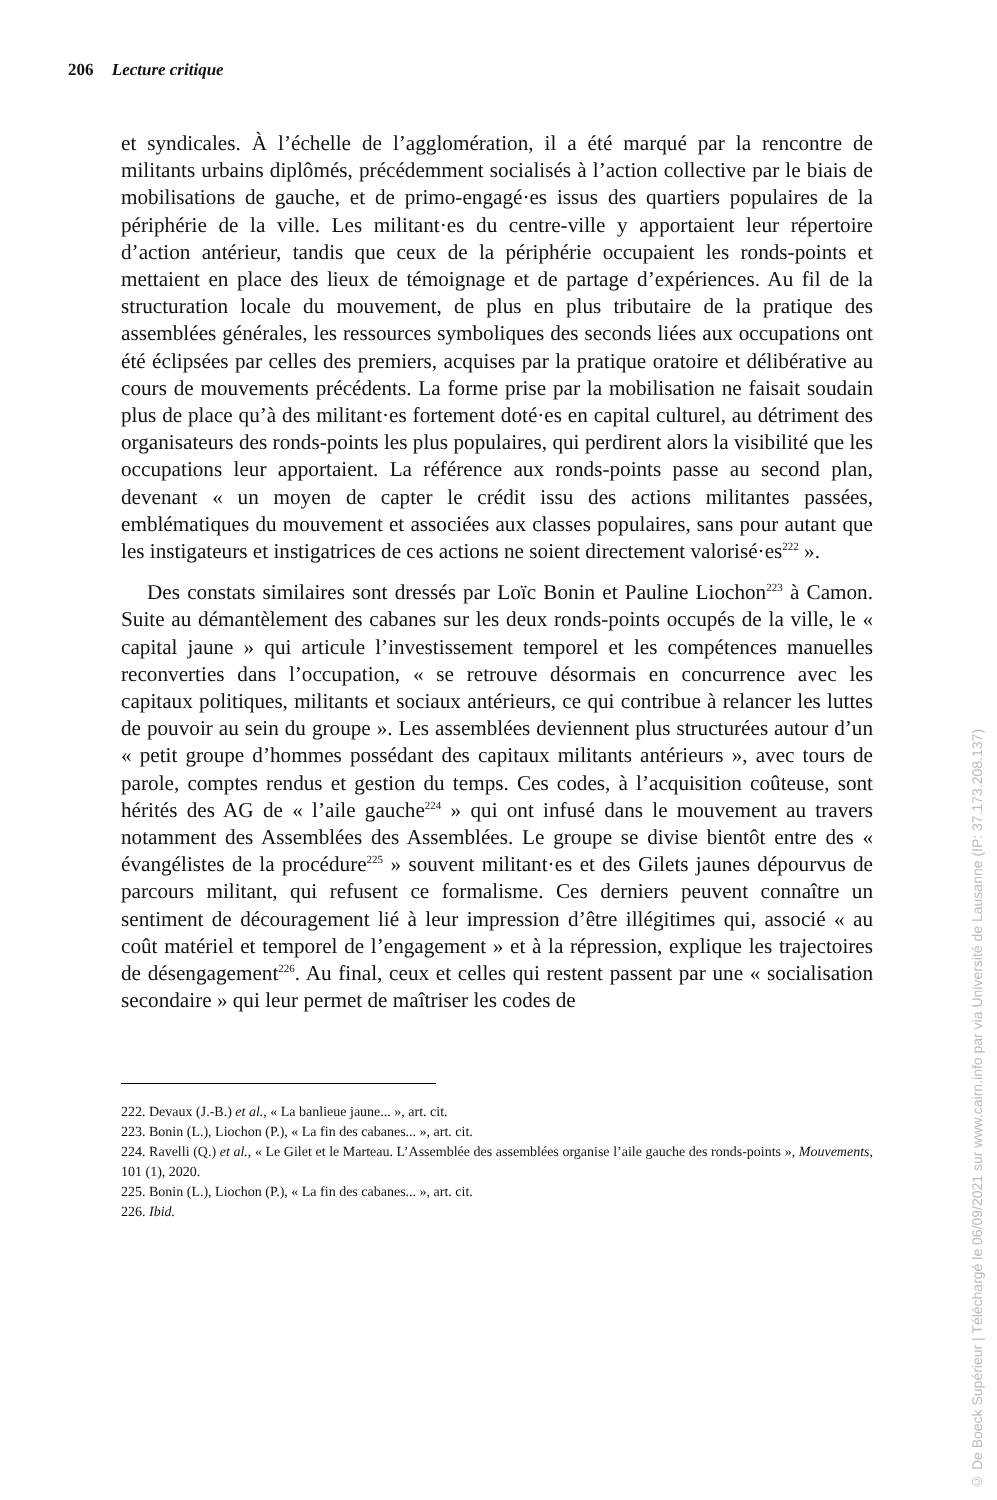206 Lecture critique
et syndicales. À l’échelle de l’agglomération, il a été marqué par la rencontre de militants urbains diplômés, précédemment socialisés à l’action collective par le biais de mobilisations de gauche, et de primo-engagé·es issus des quartiers populaires de la périphérie de la ville. Les militant·es du centre-ville y apportaient leur répertoire d’action antérieur, tandis que ceux de la périphérie occupaient les ronds-points et mettaient en place des lieux de témoignage et de partage d’expériences. Au fil de la structuration locale du mouvement, de plus en plus tributaire de la pratique des assemblées générales, les ressources symboliques des seconds liées aux occupations ont été éclipsées par celles des premiers, acquises par la pratique oratoire et délibérative au cours de mouvements précédents. La forme prise par la mobilisation ne faisait soudain plus de place qu’à des militant·es fortement doté·es en capital culturel, au détriment des organisateurs des ronds-points les plus populaires, qui perdirent alors la visibilité que les occupations leur apportaient. La référence aux ronds-points passe au second plan, devenant « un moyen de capter le crédit issu des actions militantes passées, emblématiques du mouvement et associées aux classes populaires, sans pour autant que les instigateurs et instigatrices de ces actions ne soient directement valorisé·es<sup>222</sup> ».
Des constats similaires sont dressés par Loïc Bonin et Pauline Liochon<sup>223</sup> à Camon. Suite au démantèlement des cabanes sur les deux ronds-points occupés de la ville, le « capital jaune » qui articule l’investissement temporel et les compétences manuelles reconverties dans l’occupation, « se retrouve désormais en concurrence avec les capitaux politiques, militants et sociaux antérieurs, ce qui contribue à relancer les luttes de pouvoir au sein du groupe ». Les assemblées deviennent plus structurées autour d’un « petit groupe d’hommes possédant des capitaux militants antérieurs », avec tours de parole, comptes rendus et gestion du temps. Ces codes, à l’acquisition coûteuse, sont hérités des AG de « l’aile gauche<sup>224</sup> » qui ont infusé dans le mouvement au travers notamment des Assemblées des Assemblées. Le groupe se divise bientôt entre des « évangélistes de la procédure<sup>225</sup> » souvent militant·es et des Gilets jaunes dépourvus de parcours militant, qui refusent ce formalisme. Ces derniers peuvent connaître un sentiment de découragement lié à leur impression d’être illégitimes qui, associé « au coût matériel et temporel de l’engagement » et à la répression, explique les trajectoires de désengagement<sup>226</sup>. Au final, ceux et celles qui restent passent par une « socialisation secondaire » qui leur permet de maîtriser les codes de
222. Devaux (J.-B.) et al., « La banlieue jaune... », art. cit.
223. Bonin (L.), Liochon (P.), « La fin des cabanes... », art. cit.
224. Ravelli (Q.) et al., « Le Gilet et le Marteau. L’Assemblée des assemblées organise l’aile gauche des ronds-points », Mouvements, 101 (1), 2020.
225. Bonin (L.), Liochon (P.), « La fin des cabanes... », art. cit.
226. Ibid.
© De Boeck Supérieur | Téléchargé le 06/09/2021 sur www.cairn.info par via Université de Lausanne (IP: 37.173.208.137)